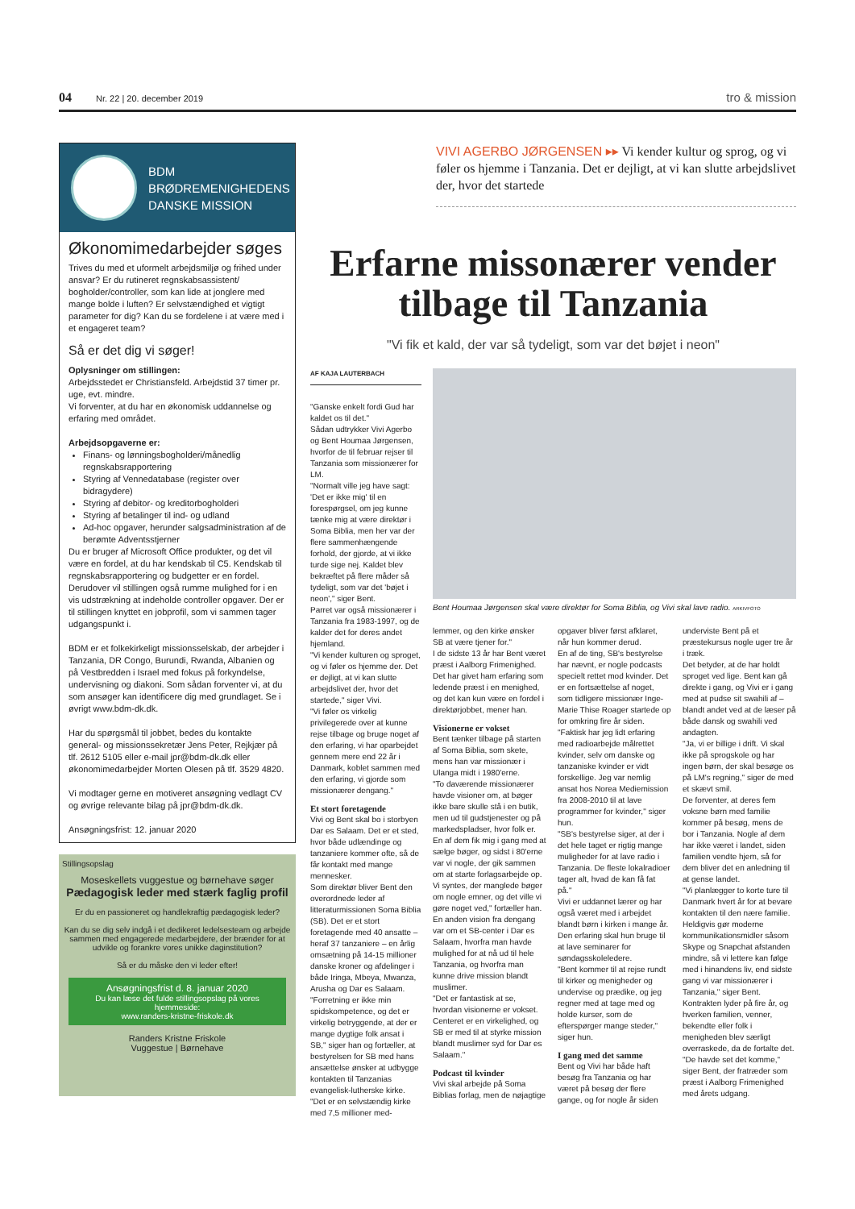04 Nr. 22 | 20. december 2019 tro & mission
BDM
BRØDREMENIGHEDENS
DANSKE MISSION
Økonomimedarbejder søges
Trives du med et uformelt arbejdsmiljø og frihed under ansvar? Er du rutineret regnskabsassistent/ bogholder/controller, som kan lide at jonglere med mange bolde i luften? Er selvstændighed et vigtigt parameter for dig? Kan du se fordelene i at være med i et engageret team?
Så er det dig vi søger!
Oplysninger om stillingen:
Arbejdsstedet er Christiansfeld. Arbejdstid 37 timer pr. uge, evt. mindre.
Vi forventer, at du har en økonomisk uddannelse og erfaring med området.
Arbejdsopgaverne er:
Finans- og lønningsbogholderi/månedlig regnskabsrapportering
Styring af Vennedatabase (register over bidragydere)
Styring af debitor- og kreditorbogholderi
Styring af betalinger til ind- og udland
Ad-hoc opgaver, herunder salgsadministration af de berømte Adventsstjerner
Du er bruger af Microsoft Office produkter, og det vil være en fordel, at du har kendskab til C5. Kendskab til regnskabsrapportering og budgetter er en fordel. Derudover vil stillingen også rumme mulighed for i en vis udstrækning at indeholde controller opgaver. Der er til stillingen knyttet en jobprofil, som vi sammen tager udgangspunkt i.
BDM er et folkekirkeligt missionsselskab, der arbejder i Tanzania, DR Congo, Burundi, Rwanda, Albanien og på Vestbredden i Israel med fokus på forkyndelse, undervisning og diakoni. Som sådan forventer vi, at du som ansøger kan identificere dig med grundlaget. Se i øvrigt www.bdm-dk.dk.
Har du spørgsmål til jobbet, bedes du kontakte general- og missionssekretær Jens Peter, Rejkjær på tlf. 2612 5105 eller e-mail jpr@bdm-dk.dk eller økonomimedarbejder Morten Olesen på tlf. 3529 4820.
Vi modtager gerne en motiveret ansøgning vedlagt CV og øvrige relevante bilag på jpr@bdm-dk.dk.
Ansøgningsfrist: 12. januar 2020
Stillingsopslag
Moseskellets vuggestue og børnehave søger
Pædagogisk leder med stærk faglig profil
Er du en passioneret og handlekraftig pædagogisk leder?
Kan du se dig selv indgå i et dedikeret ledelsesteam og arbejde sammen med engagerede medarbejdere, der brænder for at udvikle og forankre vores unikke daginstitution?
Så er du måske den vi leder efter!
Ansøgningsfrist d. 8. januar 2020
Du kan læse det fulde stillingsopslag på vores hjemmeside:
www.randers-kristne-friskole.dk
Randers Kristne Friskole
Vuggestue | Børnehave
VIVI AGERBO JØRGENSEN ▸▸ Vi kender kultur og sprog, og vi føler os hjemme i Tanzania. Det er dejligt, at vi kan slutte arbejdslivet der, hvor det startede
Erfarne missonærer vender tilbage til Tanzania
"Vi fik et kald, der var så tydeligt, som var det bøjet i neon"
AF KAJA LAUTERBACH
"Ganske enkelt fordi Gud har kaldet os til det."
Sådan udtrykker Vivi Agerbo og Bent Houmaa Jørgensen, hvorfor de til februar rejser til Tanzania som missionærer for LM.
"Normalt ville jeg have sagt: 'Det er ikke mig' til en forespørgsel, om jeg kunne tænke mig at være direktør i Soma Biblia, men her var der flere sammenhængende forhold, der gjorde, at vi ikke turde sige nej. Kaldet blev bekræftet på flere måder så tydeligt, som var det 'bøjet i neon'," siger Bent.
Parret var også missionærer i Tanzania fra 1983-1997, og de kalder det for deres andet hjemland.
"Vi kender kulturen og sproget, og vi føler os hjemme der. Det er dejligt, at vi kan slutte arbejdslivet der, hvor det startede," siger Vivi.
"Vi føler os virkelig privilegerede over at kunne rejse tilbage og bruge noget af den erfaring, vi har oparbejdet gennem mere end 22 år i Danmark, koblet sammen med den erfaring, vi gjorde som missionærer dengang."
Et stort foretagende
Vivi og Bent skal bo i storbyen Dar es Salaam. Det er et sted, hvor både udlændinge og tanzaniere kommer ofte, så de får kontakt med mange mennesker.
Som direktør bliver Bent den overordnede leder af litteraturmissionen Soma Biblia (SB). Det er et stort foretagende med 40 ansatte – heraf 37 tanzaniere – en årlig omsætning på 14-15 millioner danske kroner og afdelinger i både Iringa, Mbeya, Mwanza, Arusha og Dar es Salaam.
"Forretning er ikke min spidskompetence, og det er virkelig betryggende, at der er mange dygtige folk ansat i SB," siger han og fortæller, at bestyrelsen for SB med hans ansættelse ønsker at udbygge kontakten til Tanzanias evangelisk-lutherske kirke.
"Det er en selvstændig kirke med 7,5 millioner med-
Bent Houmaa Jørgensen skal være direktør for Soma Biblia, og Vivi skal lave radio. ARKIVFOTO
lemmer, og den kirke ønsker SB at være tjener for."
I de sidste 13 år har Bent været præst i Aalborg Frimenighed. Det har givet ham erfaring som ledende præst i en menighed, og det kan kun være en fordel i direktørjobbet, mener han.
Visionerne er vokset
Bent tænker tilbage på starten af Soma Biblia, som skete, mens han var missionær i Ulanga midt i 1980'erne.
"To daværende missionærer havde visioner om, at bøger ikke bare skulle stå i en butik, men ud til gudstjenester og på markedspladser, hvor folk er. En af dem fik mig i gang med at sælge bøger, og sidst i 80'erne var vi nogle, der gik sammen om at starte forlagsarbejde op. Vi syntes, der manglede bøger om nogle emner, og det ville vi gøre noget ved," fortæller han.
En anden vision fra dengang var om et SB-center i Dar es Salaam, hvorfra man havde mulighed for at nå ud til hele Tanzania, og hvorfra man kunne drive mission blandt muslimer.
"Det er fantastisk at se, hvordan visionerne er vokset. Centeret er en virkelighed, og SB er med til at styrke mission blandt muslimer syd for Dar es Salaam."
Podcast til kvinder
Vivi skal arbejde på Soma Biblias forlag, men de nøjagtige opgaver bliver først afklaret, når hun kommer derud.
En af de ting, SB's bestyrelse har nævnt, er nogle podcasts specielt rettet mod kvinder. Det er en fortsættelse af noget, som tidligere missionær Inge-Marie Thise Roager startede op for omkring fire år siden.
"Faktisk har jeg lidt erfaring med radioarbejde målrettet kvinder, selv om danske og tanzaniske kvinder er vidt forskellige. Jeg var nemlig ansat hos Norea Mediemission fra 2008-2010 til at lave programmer for kvinder," siger hun.
"SB's bestyrelse siger, at der i det hele taget er rigtig mange muligheder for at lave radio i Tanzania. De fleste lokalradioer tager alt, hvad de kan få fat på."
Vivi er uddannet lærer og har også været med i arbejdet blandt børn i kirken i mange år. Den erfaring skal hun bruge til at lave seminarer for søndagsskoleledere.
"Bent kommer til at rejse rundt til kirker og menigheder og undervise og prædike, og jeg regner med at tage med og holde kurser, som de efterspørger mange steder," siger hun.
I gang med det samme
Bent og Vivi har både haft besøg fra Tanzania og har været på besøg der flere gange, og for nogle år siden underviste Bent på et præstekursus nogle uger tre år i træk.
Det betyder, at de har holdt sproget ved lige. Bent kan gå direkte i gang, og Vivi er i gang med at pudse sit swahili af – blandt andet ved at de læser på både dansk og swahili ved andagten.
"Ja, vi er billige i drift. Vi skal ikke på sprogskole og har ingen børn, der skal besøge os på LM's regning," siger de med et skævt smil.
De forventer, at deres fem voksne børn med familie kommer på besøg, mens de bor i Tanzania. Nogle af dem har ikke været i landet, siden familien vendte hjem, så for dem bliver det en anledning til at gense landet.
"Vi planlægger to korte ture til Danmark hvert år for at bevare kontakten til den nære familie. Heldigvis gør moderne kommunikationsmidler såsom Skype og Snapchat afstanden mindre, så vi lettere kan følge med i hinandens liv, end sidste gang vi var missionærer i Tanzania," siger Bent.
Kontrakten lyder på fire år, og hverken familien, venner, bekendte eller folk i menigheden blev særligt overraskede, da de fortalte det.
"De havde set det komme," siger Bent, der fratræder som præst i Aalborg Frimenighed med årets udgang.